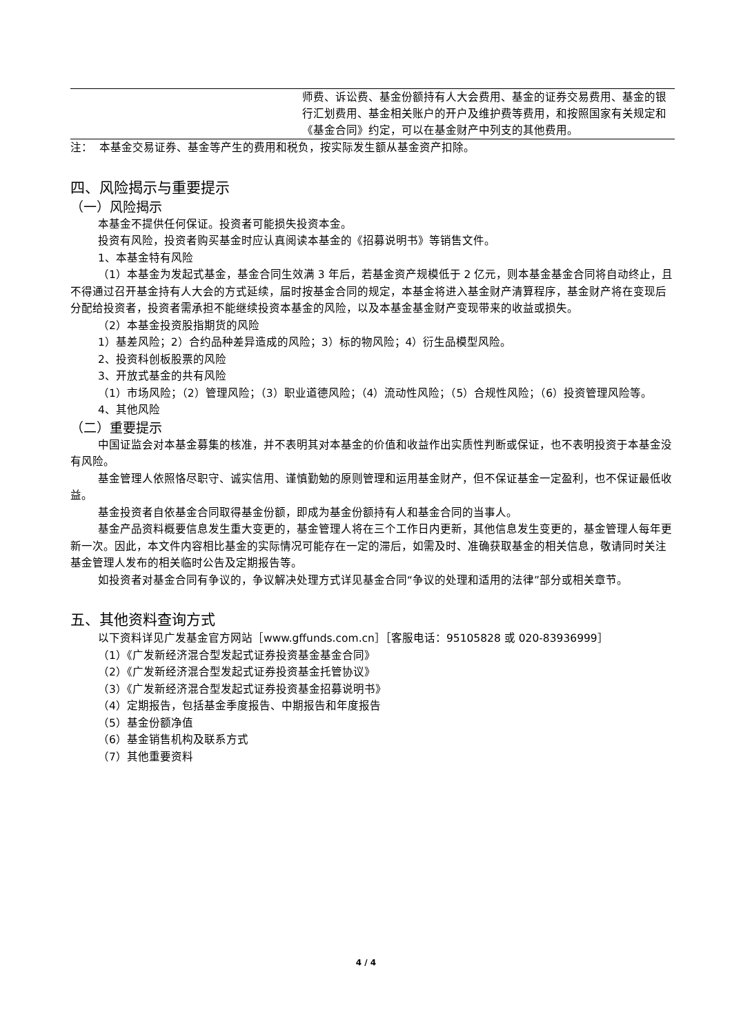| | 师费、诉讼费、基金份额持有人大会费用、基金的证券交易费用、基金的银行汇划费用、基金相关账户的开户及维护费等费用，和按照国家有关规定和《基金合同》约定，可以在基金财产中列支的其他费用。 |
注： 本基金交易证券、基金等产生的费用和税负，按实际发生额从基金资产扣除。
四、风险揭示与重要提示
（一）风险揭示
本基金不提供任何保证。投资者可能损失投资本金。
投资有风险，投资者购买基金时应认真阅读本基金的《招募说明书》等销售文件。
1、本基金特有风险
（1）本基金为发起式基金，基金合同生效满 3 年后，若基金资产规模低于 2 亿元，则本基金基金合同将自动终止，且不得通过召开基金持有人大会的方式延续，届时按基金合同的规定，本基金将进入基金财产清算程序，基金财产将在变现后分配给投资者，投资者需承担不能继续投资本基金的风险，以及本基金基金财产变现带来的收益或损失。
（2）本基金投资股指期货的风险
1）基差风险；2）合约品种差异造成的风险；3）标的物风险；4）衍生品模型风险。
2、投资科创板股票的风险
3、开放式基金的共有风险
（1）市场风险；（2）管理风险；（3）职业道德风险；（4）流动性风险；（5）合规性风险；（6）投资管理风险等。
4、其他风险
（二）重要提示
中国证监会对本基金募集的核准，并不表明其对本基金的价值和收益作出实质性判断或保证，也不表明投资于本基金没有风险。
基金管理人依照恪尽职守、诚实信用、谨慎勤勉的原则管理和运用基金财产，但不保证基金一定盈利，也不保证最低收益。
基金投资者自依基金合同取得基金份额，即成为基金份额持有人和基金合同的当事人。
基金产品资料概要信息发生重大变更的，基金管理人将在三个工作日内更新，其他信息发生变更的，基金管理人每年更新一次。因此，本文件内容相比基金的实际情况可能存在一定的滞后，如需及时、准确获取基金的相关信息，敬请同时关注基金管理人发布的相关临时公告及定期报告等。
如投资者对基金合同有争议的，争议解决处理方式详见基金合同“争议的处理和适用的法律”部分或相关章节。
五、其他资料查询方式
以下资料详见广发基金官方网站［www.gffunds.com.cn］［客服电话：95105828 或 020-83936999］
（1）《广发新经济混合型发起式证券投资基金基金合同》
（2）《广发新经济混合型发起式证券投资基金托管协议》
（3）《广发新经济混合型发起式证券投资基金招募说明书》
（4）定期报告，包括基金季度报告、中期报告和年度报告
（5）基金份额净值
（6）基金销售机构及联系方式
（7）其他重要资料
4 / 4